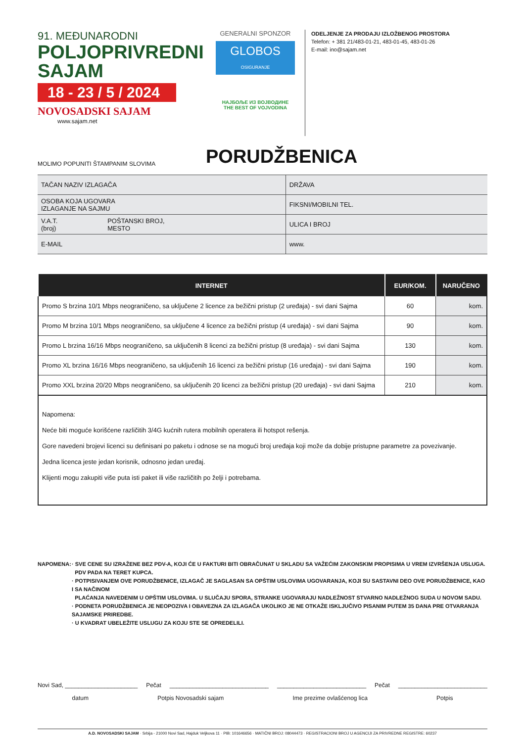91. MEĐUNARODNI
POLJOPRIVREDNI
SAJAM
18 - 23 / 5 / 2024
NOVOSADSKI SAJAM
www.sajam.net
GENERALNI SPONZOR
GLOBOS
OSIGURANJE
НАЈБОЉЕ ИЗ ВОЈВОДИНЕ
THE BEST OF VOJVODINA
ODELJENJE ZA PRODAJU IZLOŽBENOG PROSTORA
Telefon: + 381 21/483-01-21, 483-01-45, 483-01-26
E-mail: ino@sajam.net
MOLIMO POPUNITI ŠTAMPANIM SLOVIMA
PORUDŽBENICA
| TAČAN NAZIV IZLAGAČA | | DRŽAVA |
| OSOBA KOJA UGOVARA IZLAGANJE NA SAJMU | | FIKSNI/MOBILNI TEL. |
| V.A.T. (broj) | POŠTANSKI BROJ, MESTO | ULICA I BROJ |
| E-MAIL | | www. |
| INTERNET | EUR/KOM. | NARUČENO |
| --- | --- | --- |
| Promo S brzina 10/1 Mbps neograničeno, sa uključene 2 licence za bežični pristup (2 uređaja) - svi dani Sajma | 60 | kom. |
| Promo M brzina 10/1 Mbps neograničeno, sa uključene 4 licence za bežični pristup (4 uređaja) - svi dani Sajma | 90 | kom. |
| Promo L brzina 16/16 Mbps neograničeno, sa uključenih 8 licenci za bežični pristup (8 uređaja) - svi dani Sajma | 130 | kom. |
| Promo XL brzina 16/16 Mbps neograničeno, sa uključenih 16 licenci za bežični pristup (16 uređaja) - svi dani Sajma | 190 | kom. |
| Promo XXL brzina 20/20 Mbps neograničeno, sa uključenih 20 licenci za bežični pristup (20 uređaja) - svi dani Sajma | 210 | kom. |
Napomena:
Neće biti moguće korišćene različitih 3/4G kućnih rutera mobilnih operatera ili hotspot rešenja.
Gore navedeni brojevi licenci su definisani po paketu i odnose se na mogući broj uređaja koji može da dobije pristupne parametre za povezivanje.
Jedna licenca jeste jedan korisnik, odnosno jedan uređaj.
Klijenti mogu zakupiti više puta isti paket ili više različitih po želji i potrebama.
NAPOMENA: · SVE CENE SU IZRAŽENE BEZ PDV-A, KOJI ĆE U FAKTURI BITI OBRAČUNAT U SKLADU SA VAŽEĆIM ZAKONSKIM PROPISIMA U VREM IZVRŠENJA USLUGA.
PDV PADA NA TERET KUPCA.
· POTPISIVANJEM OVE PORUDŽBENICE, IZLAGAČ JE SAGLASAN SA OPŠTIM USLOVIMA UGOVARANJA, KOJI SU SASTAVNI DEO OVE PORUDŽBENICE, KAO I SA NAČINOM
PLAĆANJA NAVEDENIM U OPŠTIM USLOVIMA. U SLUČAJU SPORA, STRANKE UGOVARAJU NADLEŽNOST STVARNO NADLEŽNOG SUDA U NOVOM SADU.
· PODNETA PORUDŽBENICA JE NEOPOZIVA I OBAVEZNA ZA IZLAGAČA UKOLIKO JE NE OTKAŽE ISKLJUČIVO PISANIM PUTEM 35 DANA PRE OTVARANJA SAJAMSKE PRIREDBE.
· U KVADRAT UBELEŽITE USLUGU ZA KOJU STE SE OPREDELILI.
Novi Sad, ______________________ Pečat ______________________________ ___________________________ Pečat ___________________________
datum Potpis Novosadski sajam Ime prezime ovlašćenog lica Potpis
A.D. NOVOSADSKI SAJAM · Srbija - 21000 Novi Sad, Hajduk Veljkova 11 · PIB: 101646656 · MATIČNI BROJ: 08044473 · REGISTRACIONI BROJ U AGENCIJI ZA PRIVREDNE REGISTRE: 60237